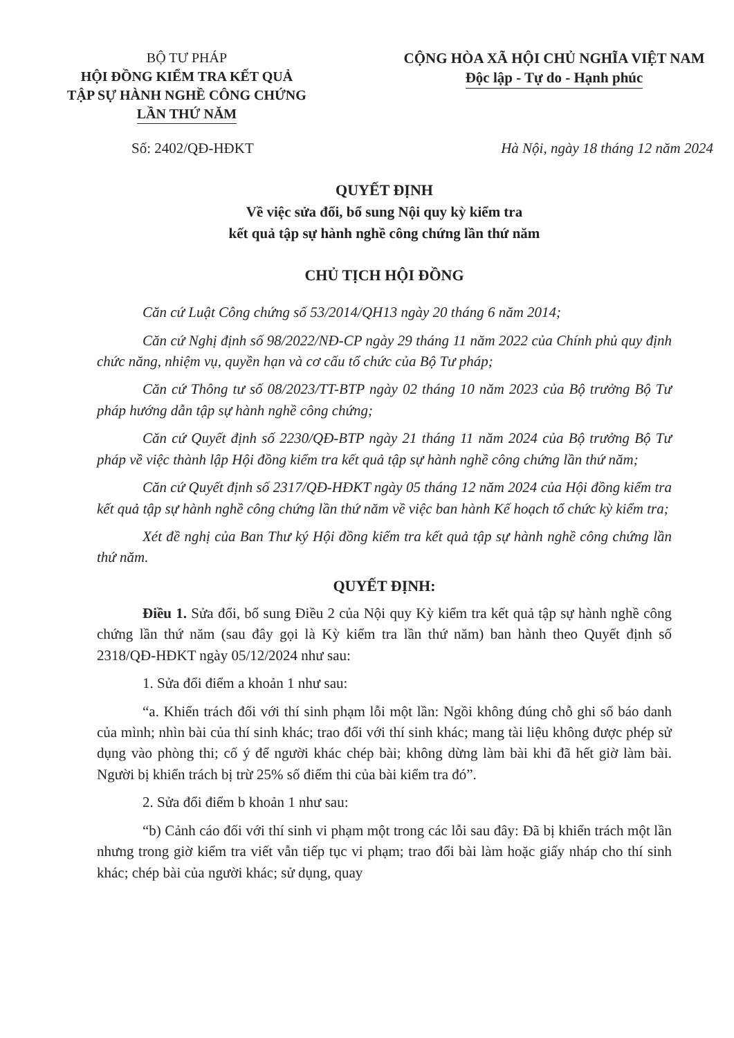BỘ TƯ PHÁP
HỘI ĐỒNG KIỂM TRA KẾT QUẢ
TẬP SỰ HÀNH NGHỀ CÔNG CHỨNG
LẦN THỨ NĂM
CỘNG HÒA XÃ HỘI CHỦ NGHĨA VIỆT NAM
Độc lập - Tự do - Hạnh phúc
Số: 2402/QĐ-HĐKT Hà Nội, ngày 18 tháng 12 năm 2024
QUYẾT ĐỊNH
Về việc sửa đổi, bổ sung Nội quy kỳ kiểm tra
kết quả tập sự hành nghề công chứng lần thứ năm
CHỦ TỊCH HỘI ĐỒNG
Căn cứ Luật Công chứng số 53/2014/QH13 ngày 20 tháng 6 năm 2014;
Căn cứ Nghị định số 98/2022/NĐ-CP ngày 29 tháng 11 năm 2022 của Chính phủ quy định chức năng, nhiệm vụ, quyền hạn và cơ cấu tổ chức của Bộ Tư pháp;
Căn cứ Thông tư số 08/2023/TT-BTP ngày 02 tháng 10 năm 2023 của Bộ trưởng Bộ Tư pháp hướng dẫn tập sự hành nghề công chứng;
Căn cứ Quyết định số 2230/QĐ-BTP ngày 21 tháng 11 năm 2024 của Bộ trưởng Bộ Tư pháp về việc thành lập Hội đồng kiểm tra kết quả tập sự hành nghề công chứng lần thứ năm;
Căn cứ Quyết định số 2317/QĐ-HĐKT ngày 05 tháng 12 năm 2024 của Hội đồng kiểm tra kết quả tập sự hành nghề công chứng lần thứ năm về việc ban hành Kế hoạch tổ chức kỳ kiểm tra;
Xét đề nghị của Ban Thư ký Hội đồng kiểm tra kết quả tập sự hành nghề công chứng lần thứ năm.
QUYẾT ĐỊNH:
Điều 1. Sửa đổi, bổ sung Điều 2 của Nội quy Kỳ kiểm tra kết quả tập sự hành nghề công chứng lần thứ năm (sau đây gọi là Kỳ kiểm tra lần thứ năm) ban hành theo Quyết định số 2318/QĐ-HĐKT ngày 05/12/2024 như sau:
1. Sửa đổi điểm a khoản 1 như sau:
“a. Khiển trách đối với thí sinh phạm lỗi một lần: Ngồi không đúng chỗ ghi số báo danh của mình; nhìn bài của thí sinh khác; trao đổi với thí sinh khác; mang tài liệu không được phép sử dụng vào phòng thi; cố ý để người khác chép bài; không dừng làm bài khi đã hết giờ làm bài. Người bị khiển trách bị trừ 25% số điểm thi của bài kiểm tra đó”.
2. Sửa đổi điểm b khoản 1 như sau:
“b) Cảnh cáo đối với thí sinh vi phạm một trong các lỗi sau đây: Đã bị khiển trách một lần nhưng trong giờ kiểm tra viết vẫn tiếp tục vi phạm; trao đổi bài làm hoặc giấy nháp cho thí sinh khác; chép bài của người khác; sử dụng, quay